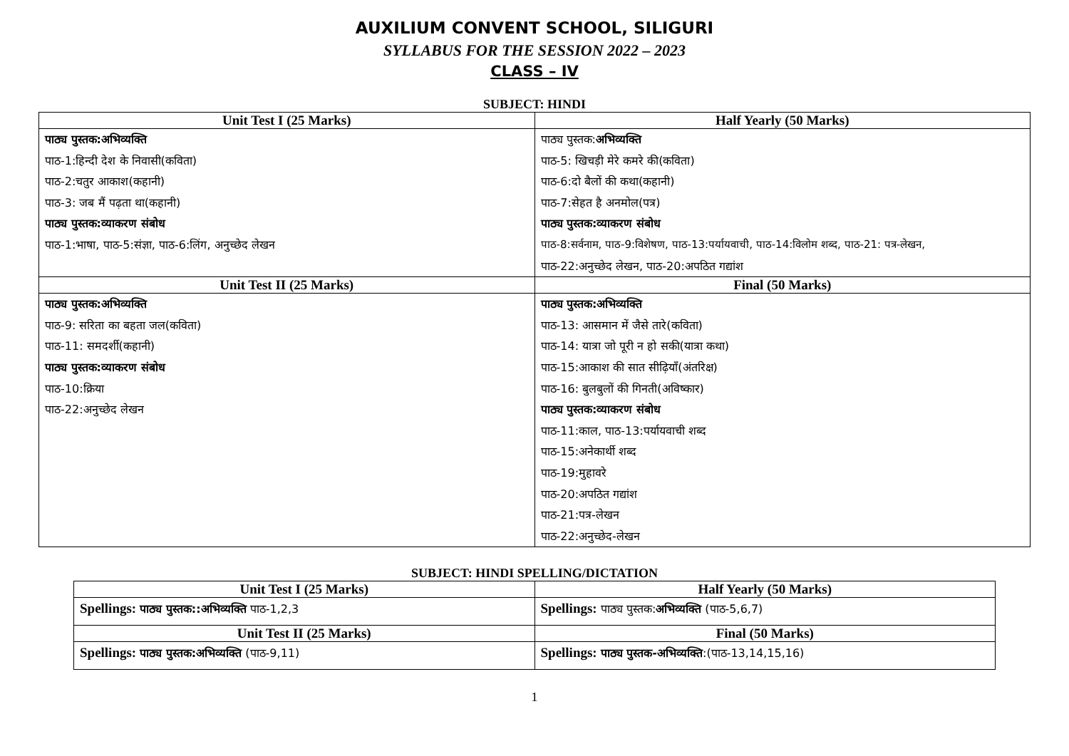AUXILIUM CONVENT SCHOOL, SILIGURI
SYLLABUS FOR THE SESSION 2022 – 2023
CLASS – IV
SUBJECT: HINDI
| Unit Test I (25 Marks) | Half Yearly (50 Marks) |
| --- | --- |
| पाठ्य पुस्तक:अभिव्यक्ति पाठ-1:हिन्दी देश के निवासी(कविता) पाठ-2:चतुर आकाश(कहानी) पाठ-3: जब मैं पढ़ता था(कहानी) पाठ्य पुस्तक:व्याकरण संबोध पाठ-1:भाषा, पाठ-5:संज्ञा, पाठ-6:लिंग, अनुच्छेद लेखन | पाठ्य पुस्तक: अभिव्यक्ति पाठ-5: खिचड़ी मेरे कमरे की(कविता) पाठ-6:दो बैलों की कथा(कहानी) पाठ-7:सेहत है अनमोल(पत्र) पाठ्य पुस्तक:व्याकरण संबोध पाठ-8:सर्वनाम, पाठ-9:विशेषण, पाठ-13:पर्यायवाची, पाठ-14:विलोम शब्द, पाठ-21: पत्र-लेखन, पाठ-22:अनुच्छेद लेखन, पाठ-20:अपठित गद्यांश |
| Unit Test II (25 Marks) | Final (50 Marks) |
| पाठ्य पुस्तक:अभिव्यक्ति पाठ-9: सरिता का बहता जल(कविता) पाठ-11: समदर्शी(कहानी) पाठ्य पुस्तक:व्याकरण संबोध पाठ-10:क्रिया पाठ-22:अनुच्छेद लेखन | पाठ्य पुस्तक:अभिव्यक्ति पाठ-13: आसमान में जैसे तारे(कविता) पाठ-14: यात्रा जो पूरी न हो सकी(यात्रा कथा) पाठ-15:आकाश की सात सीढ़ियाँ(अंतरिक्ष) पाठ-16: बुलबुलों की गिनती(अविष्कार) पाठ्य पुस्तक:व्याकरण संबोध पाठ-11:काल, पाठ-13:पर्यायवाची शब्द पाठ-15:अनेकार्थी शब्द पाठ-19:मुहावरे पाठ-20:अपठित गद्यांश पाठ-21:पत्र-लेखन पाठ-22:अनुच्छेद-लेखन |
SUBJECT: HINDI SPELLING/DICTATION
| Unit Test I (25 Marks) | Half Yearly (50 Marks) |
| --- | --- |
| Spellings: पाठ्य पुस्तक::अभिव्यक्ति पाठ-1,2,3 | Spellings: पाठ्य पुस्तक: अभिव्यक्ति (पाठ-5,6,7) |
| Unit Test II (25 Marks) | Final (50 Marks) |
| Spellings: पाठ्य पुस्तक:अभिव्यक्ति (पाठ-9,11) | Spellings: पाठ्य पुस्तक-अभिव्यक्ति :(पाठ-13,14,15,16) |
1